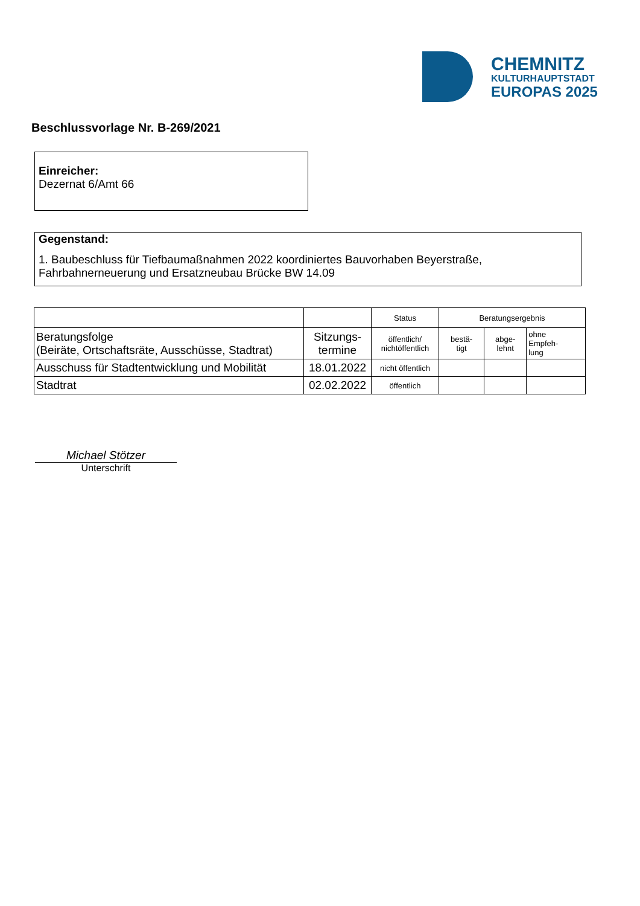CHEMNITZ
KULTURHAUPTSTADT
EUROPAS 2025
Beschlussvorlage Nr. B-269/2021
Einreicher:
Dezernat 6/Amt 66
Gegenstand:
1. Baubeschluss für Tiefbaumaßnahmen 2022 koordiniertes Bauvorhaben Beyerstraße, Fahrbahnerneuerung und Ersatzneubau Brücke BW 14.09
| | | Status | Beratungsergebnis | | |
| --- | --- | --- | --- | --- | --- |
| Beratungsfolge (Beiräte, Ortschaftsräte, Ausschüsse, Stadtrat) | Sitzungs- termine | öffentlich/ nichtöffentlich | bestä- tigt | abge- lehnt | ohne Empfeh- lung |
| Ausschuss für Stadtentwicklung und Mobilität | 18.01.2022 | nicht öffentlich | | | |
| Stadtrat | 02.02.2022 | öffentlich | | | |
Michael Stötzer
Unterschrift